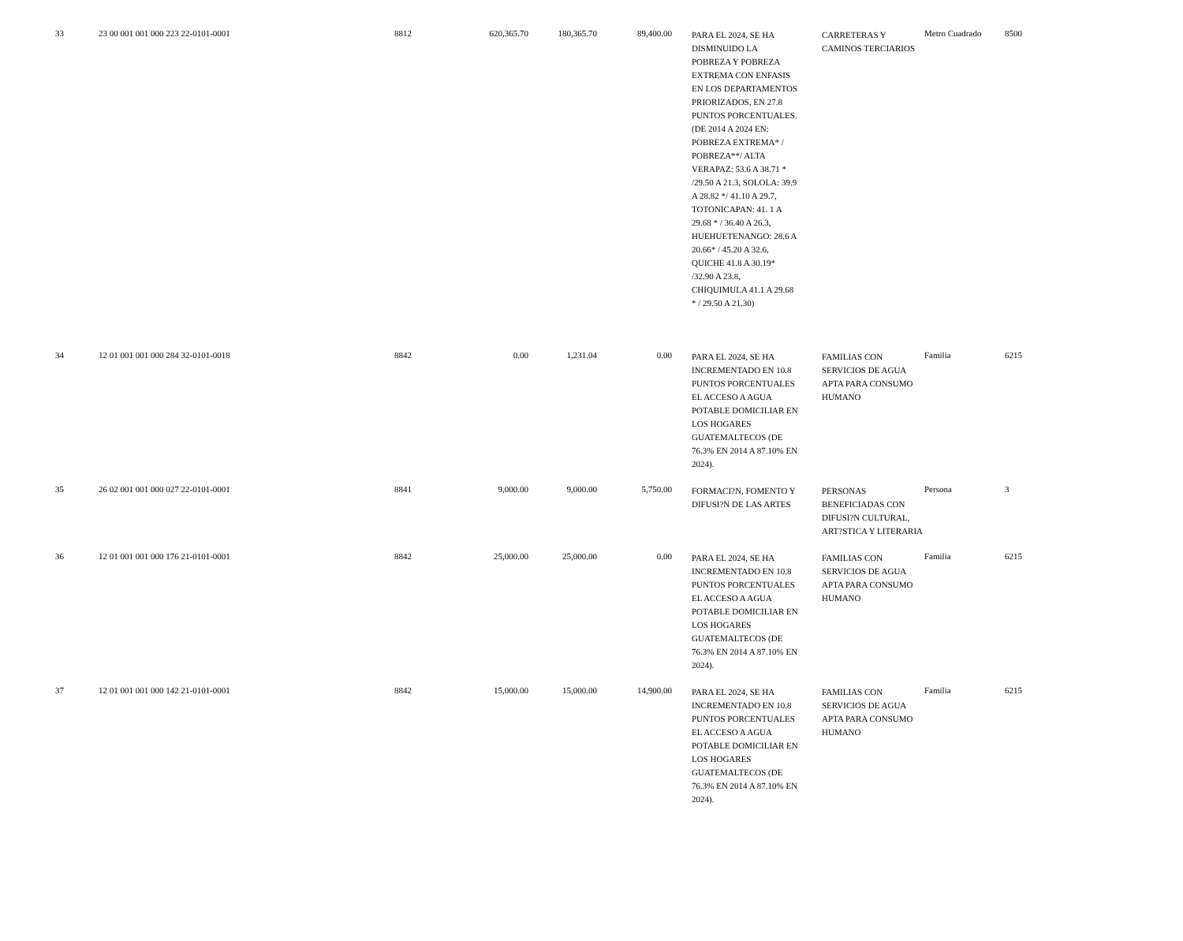| 33 | 23 00 001 001 000 223 22-0101-0001 | 8812 | 620,365.70 | 180,365.70 | 89,400.00 | PARA EL 2024, SE HA DISMINUIDO LA POBREZA Y POBREZA EXTREMA CON ENFASIS EN LOS DEPARTAMENTOS PRIORIZADOS, EN 27.8 PUNTOS PORCENTUALES. (DE 2014 A 2024 EN: POBREZA EXTREMA* / POBREZA**/ ALTA VERAPAZ: 53.6 A 38.71 * /29.50 A 21.3, SOLOLA: 39.9 A 28.82 */ 41.10 A 29.7, TOTONICAPAN: 41. 1 A 29.68 * / 36.40 A 26.3, HUEHUETENANGO: 28.6 A 20.66* / 45.20 A 32.6, QUICHE 41.8 A 30.19* /32.90 A 23.8, CHIQUIMULA 41.1 A 29.68 * / 29.50 A 21.30) | CARRETERAS Y CAMINOS TERCIARIOS | Metro Cuadrado | 8500 |
| 34 | 12 01 001 001 000 284 32-0101-0018 | 8842 | 0.00 | 1,231.04 | 0.00 | PARA EL 2024, SE HA INCREMENTADO EN 10.8 PUNTOS PORCENTUALES EL ACCESO A AGUA POTABLE DOMICILIAR EN LOS HOGARES GUATEMALTECOS (DE 76.3% EN 2014 A 87.10% EN 2024). | FAMILIAS CON SERVICIOS DE AGUA APTA PARA CONSUMO HUMANO | Familia | 6215 |
| 35 | 26 02 001 001 000 027 22-0101-0001 | 8841 | 9,000.00 | 9,000.00 | 5,750.00 | FORMACI?N, FOMENTO Y DIFUSI?N DE LAS ARTES | PERSONAS BENEFICIADAS CON DIFUSI?N CULTURAL, ART?STICA Y LITERARIA | Persona | 3 |
| 36 | 12 01 001 001 000 176 21-0101-0001 | 8842 | 25,000.00 | 25,000.00 | 0.00 | PARA EL 2024, SE HA INCREMENTADO EN 10.8 PUNTOS PORCENTUALES EL ACCESO A AGUA POTABLE DOMICILIAR EN LOS HOGARES GUATEMALTECOS (DE 76.3% EN 2014 A 87.10% EN 2024). | FAMILIAS CON SERVICIOS DE AGUA APTA PARA CONSUMO HUMANO | Familia | 6215 |
| 37 | 12 01 001 001 000 142 21-0101-0001 | 8842 | 15,000.00 | 15,000.00 | 14,900.00 | PARA EL 2024, SE HA INCREMENTADO EN 10.8 PUNTOS PORCENTUALES EL ACCESO A AGUA POTABLE DOMICILIAR EN LOS HOGARES GUATEMALTECOS (DE 76.3% EN 2014 A 87.10% EN 2024). | FAMILIAS CON SERVICIOS DE AGUA APTA PARA CONSUMO HUMANO | Familia | 6215 |